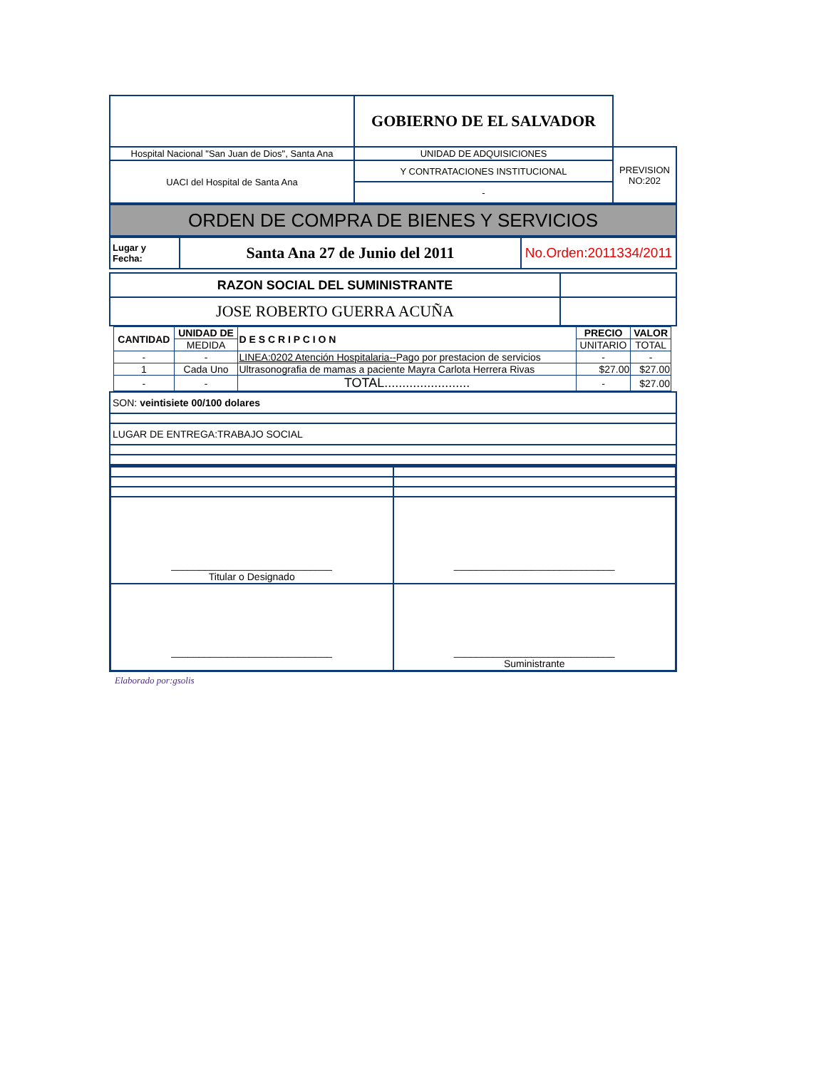| | GOBIERNO DE EL SALVADOR | |
| Hospital Nacional "San Juan de Dios", Santa Ana | UNIDAD DE ADQUISICIONES | PREVISION NO:202 |
| UACI del Hospital de Santa Ana | Y CONTRATACIONES INSTITUCIONAL | |
| | - | |
| ORDEN DE COMPRA DE BIENES Y SERVICIOS |
| Lugar y Fecha: | Santa Ana 27 de Junio del 2011 | No.Orden:2011334/2011 |
| RAZON SOCIAL DEL SUMINISTRANTE | |
| JOSE ROBERTO GUERRA ACUÑA | |
| CANTIDAD | UNIDAD DE | D E S C R I P C I O N | PRECIO | VALOR |
| --- | --- | --- | --- | --- |
| | MEDIDA | | UNITARIO | TOTAL |
| - | - | LINEA:0202 Atención Hospitalaria-- Pago por prestacion de servicios | - | - |
| 1 | Cada Uno | Ultrasonografia de mamas a paciente Mayra Carlota Herrera Rivas | $27.00 | $27.00 |
| - | - | TOTAL........................ | - | $27.00 |
| SON: veintisiete 00/100 dolares |
| LUGAR DE ENTREGA:TRABAJO SOCIAL |
| _____________________________ Titular o Designado | _____________________________ |
| _____________________________ | _____________________________ Suministrante |
Elaborado por:gsolis